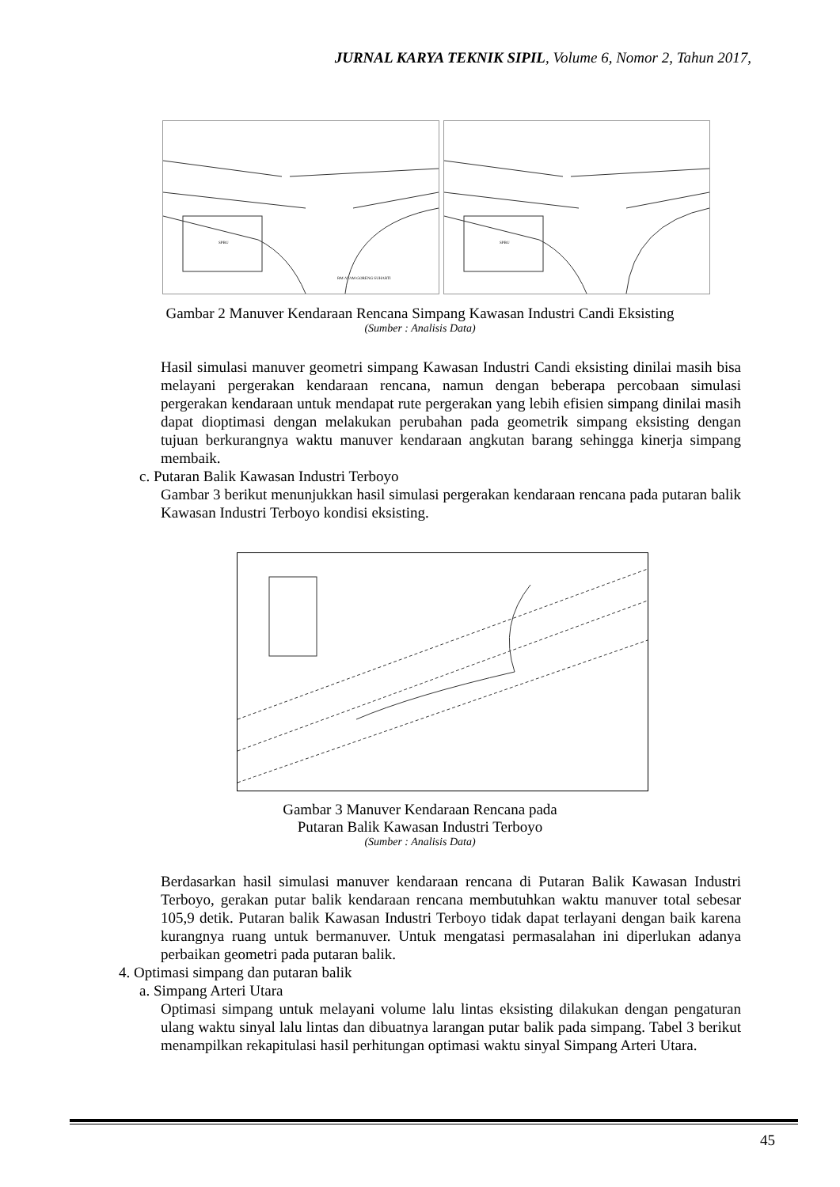JURNAL KARYA TEKNIK SIPIL, Volume 6, Nomor 2, Tahun 2017,
SPBU
RM AYAM GORENG SUHARTI
SPBU
Gambar 2 Manuver Kendaraan Rencana Simpang Kawasan Industri Candi Eksisting
(Sumber : Analisis Data)
Hasil simulasi manuver geometri simpang Kawasan Industri Candi eksisting dinilai masih bisa melayani pergerakan kendaraan rencana, namun dengan beberapa percobaan simulasi pergerakan kendaraan untuk mendapat rute pergerakan yang lebih efisien simpang dinilai masih dapat dioptimasi dengan melakukan perubahan pada geometrik simpang eksisting dengan tujuan berkurangnya waktu manuver kendaraan angkutan barang sehingga kinerja simpang membaik.
c. Putaran Balik Kawasan Industri Terboyo
Gambar 3 berikut menunjukkan hasil simulasi pergerakan kendaraan rencana pada putaran balik Kawasan Industri Terboyo kondisi eksisting.
Gambar 3 Manuver Kendaraan Rencana pada
Putaran Balik Kawasan Industri Terboyo
(Sumber : Analisis Data)
Berdasarkan hasil simulasi manuver kendaraan rencana di Putaran Balik Kawasan Industri Terboyo, gerakan putar balik kendaraan rencana membutuhkan waktu manuver total sebesar 105,9 detik. Putaran balik Kawasan Industri Terboyo tidak dapat terlayani dengan baik karena kurangnya ruang untuk bermanuver. Untuk mengatasi permasalahan ini diperlukan adanya perbaikan geometri pada putaran balik.
4. Optimasi simpang dan putaran balik
a. Simpang Arteri Utara
Optimasi simpang untuk melayani volume lalu lintas eksisting dilakukan dengan pengaturan ulang waktu sinyal lalu lintas dan dibuatnya larangan putar balik pada simpang. Tabel 3 berikut menampilkan rekapitulasi hasil perhitungan optimasi waktu sinyal Simpang Arteri Utara.
45